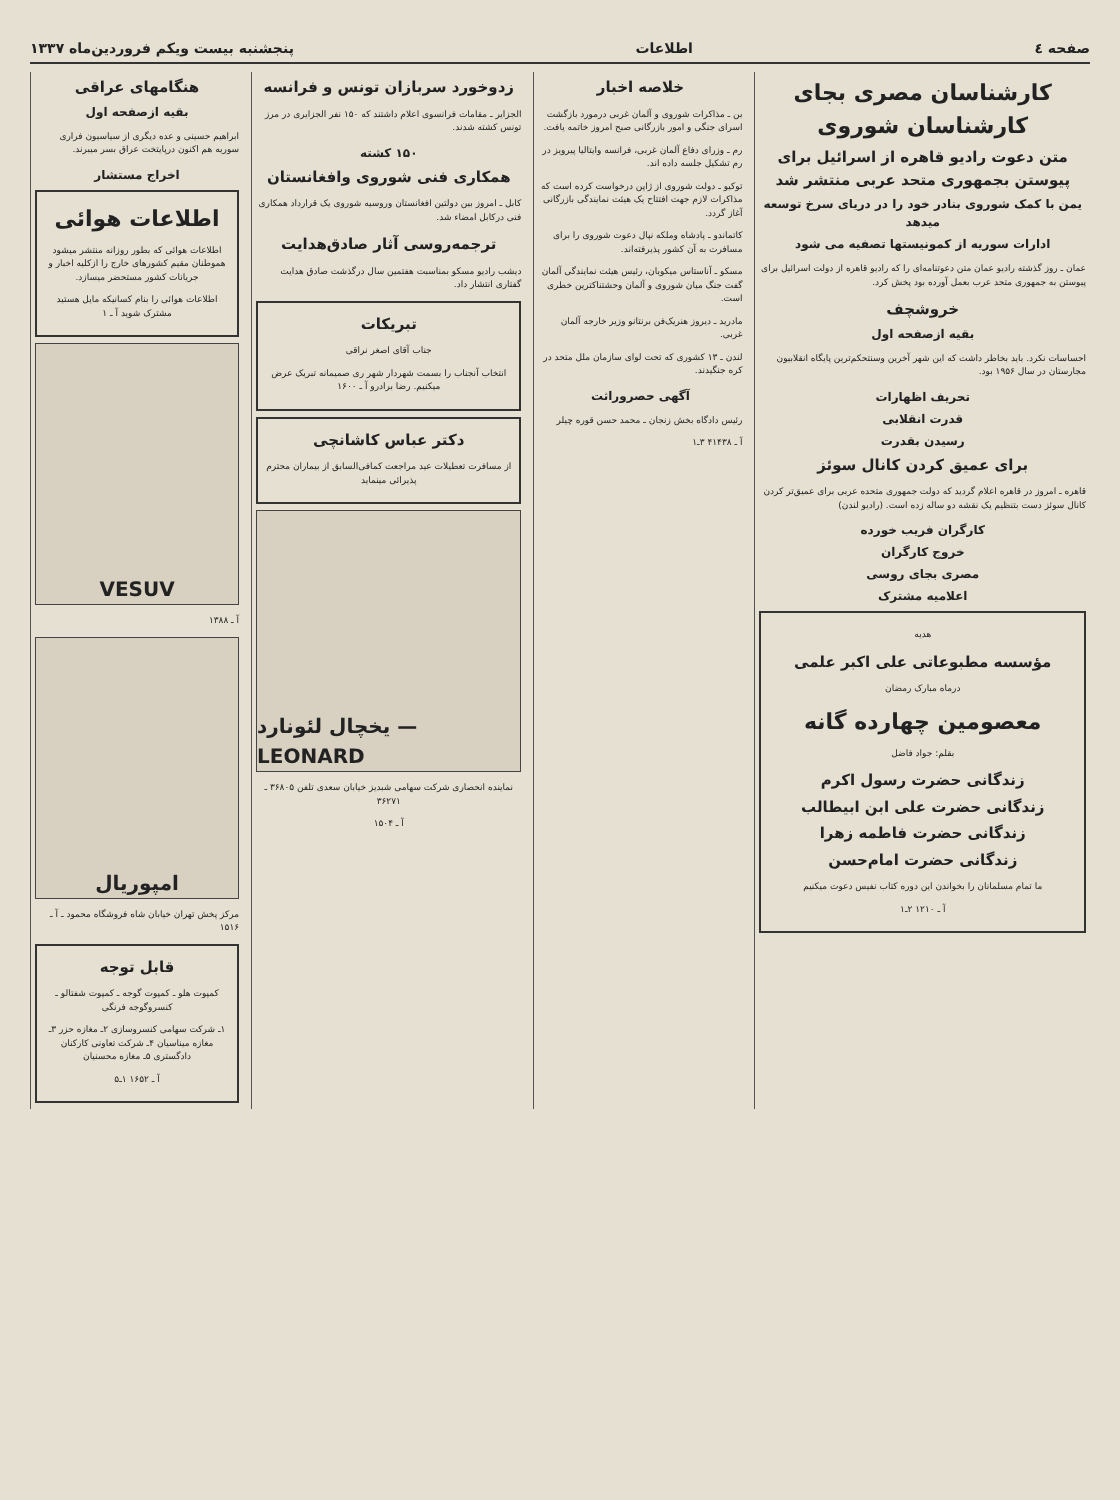صفحه ٤ اطلاعات پنجشنبه بیست ویکم فروردین‌ماه ۱۳۳۷
کارشناسان مصری بجای کارشناسان شوروی
متن دعوت رادیو قاهره از اسرائیل برای پیوستن بجمهوری متحد عربی منتشر شد
یمن با کمک شوروی بنادر خود را در دریای سرخ توسعه میدهد
ادارات سوریه از کمونیستها تصفیه می شود
عمان ـ روز گذشته رادیو عمان متن دعوتنامه‌ای را که رادیو قاهره از دولت اسرائیل برای پیوستن به جمهوری متحد عرب بعمل آورده بود پخش کرد.
خروشچف
بقیه ازصفحه اول
احساسات نکرد. باید بخاطر داشت که این شهر آخرین وسنتحکم‌ترین پایگاه انقلابیون مجارستان در سال ۱۹۵۶ بود.
تحریف اظهارات
قدرت انقلابی
رسیدن بقدرت
برای عمیق کردن کانال سوئز
قاهره ـ امروز در قاهره اعلام گردید که دولت جمهوری متحده عربی برای عمیق‌تر کردن کانال سوئز دست بتنظیم یک نقشه دو ساله زده است. (رادیو لندن)
کارگران فریب خورده
خروج کارگران
مصری بجای روسی
اعلامیه مشترک
هدیه
مؤسسه مطبوعاتی علی اکبر علمی
درماه مبارک رمضان
معصومین چهارده گانه
بقلم: جواد فاضل
زندگانی حضرت رسول اکرم
زندگانی حضرت علی ابن ابیطالب
زندگانی حضرت فاطمه زهرا
زندگانی حضرت امام‌حسن
ما تمام مسلمانان را بخواندن این دوره کتاب نفیس دعوت میکنیم
آ ـ ۱۲۱۰ ۲ـ۱
خلاصه اخبار
بن ـ مذاکرات شوروی و آلمان غربی درمورد بازگشت اسرای جنگی و امور بازرگانی صبح امروز خاتمه یافت.
رم ـ وزرای دفاع آلمان غربی، فرانسه وایتالیا پیرویز در رم تشکیل جلسه داده اند.
توکیو ـ دولت شوروی از ژاپن درخواست کرده است که مذاکرات لازم جهت افتتاح یک هیئت نمایندگی بازرگانی آغاز گردد.
کاتماندو ـ پادشاه وملکه نپال دعوت شوروی را برای مسافرت به آن کشور پذیرفته‌اند.
مسکو ـ آناستاس میکویان، رئیس هیئت نمایندگی آلمان گفت جنگ میان شوروی و آلمان وحشتناکترین خطری است.
مادرید ـ دیروز هنریک‌فن برنتانو وزیر خارجه آلمان غربی.
لندن ـ ۱۳ کشوری که تحت لوای سازمان ملل متحد در کره جنگیدند.
آگهی حصروراثت
رئیس دادگاه بخش زنجان ـ محمد حسن قوره چیلر
آ ـ ۴۱۴۳۸ ۳ـ۱
زدوخورد سربازان تونس و فرانسه
الجزایر ـ مقامات فرانسوی اعلام داشتند که ۱۵۰ نفر الجزایری در مرز تونس کشته شدند.
۱۵۰ کشته
همکاری فنی شوروی وافغانستان
کابل ـ امروز بین دولتین افغانستان وروسیه شوروی یک قرارداد همکاری فنی درکابل امضاء شد.
ترجمه‌روسی آثار صادق‌هدایت
دیشب رادیو مسکو بمناسبت هفتمین سال درگذشت صادق هدایت گفتاری انتشار داد.
تبریکات
جناب آقای اصغر نراقی
انتخاب آنجناب را بسمت شهردار شهر ری صمیمانه تبریک عرض میکنیم. رضا برادرو آ ـ ۱۶۰۰
دکتر عباس کاشانچی
از مسافرت تعطیلات عید مراجعت کمافی‌السابق از بیماران محترم پذیرائی مینماید
یخچال لئونارد — LEONARD
نماینده انحصاری شرکت سهامی شبدیز خیابان سعدی تلفن ۳۶۸۰۵ ـ ۳۶۲۷۱
آ ـ ۱۵۰۴
هنگامهای عراقی
بقیه ازصفحه اول
ابراهیم حسینی و عده دیگری از سیاسیون فراری سوریه هم اکنون درپایتخت عراق بسر میبرند.
اخراج مستشار
اطلاعات هوائی
اطلاعات هوائی که بطور روزانه منتشر میشود هموطنان مقیم کشورهای خارج را ازکلیه اخبار و جریانات کشور مستحضر میسازد.
اطلاعات هوائی را بنام کسانیکه مایل هستید مشترک شوید آ ـ ۱
VESUV
آ ـ ۱۳۸۸
امپوریال
مرکز پخش تهران خیابان شاه فروشگاه محمود ـ آ ـ ۱۵۱۶
قابل توجه
کمپوت هلو ـ کمپوت گوجه ـ کمپوت شفتالو ـ کنسروگوجه فرنگی
۱ـ شرکت سهامی کنسروسازی ۲ـ مغازه حزر ۳ـ مغازه میناسیان ۴ـ شرکت تعاونی کارکنان دادگستری ۵ـ مغازه محسنیان
آ ـ ۱۶۵۲ ۱ـ۵